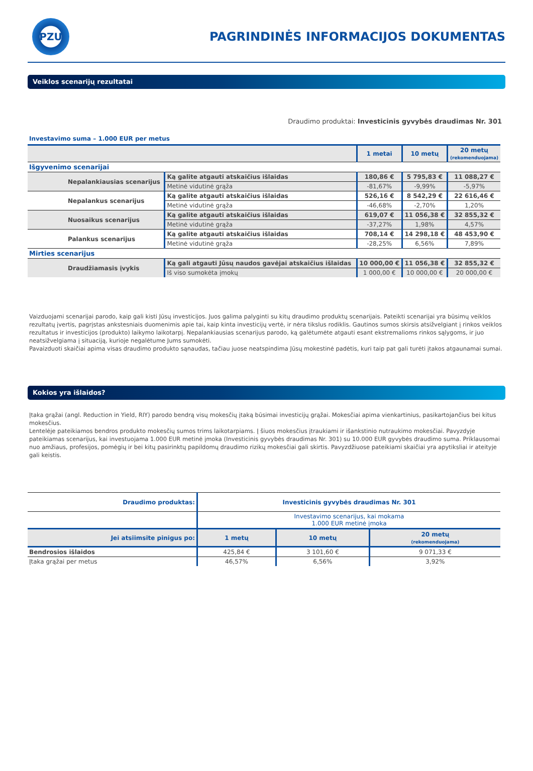PZU
PAGRINDINĖS INFORMACIJOS DOKUMENTAS
Veiklos scenarijų rezultatai
Draudimo produktai: Investicinis gyvybės draudimas Nr. 301
Investavimo suma – 1.000 EUR per metus
| | | 1 metai | 10 metų | 20 metų (rekomenduojama) |
| --- | --- | --- | --- | --- |
| Išgyvenimo scenarijai | | | | |
| Nepalankiausias scenarijus | Ką galite atgauti atskaičius išlaidas | 180,86 € | 5 795,83 € | 11 088,27 € |
| | Metinė vidutinė grąža | -81,67% | -9,99% | -5,97% |
| Nepalankus scenarijus | Ką galite atgauti atskaičius išlaidas | 526,16 € | 8 542,29 € | 22 616,46 € |
| | Metinė vidutinė grąža | -46,68% | -2,70% | 1,20% |
| Nuosaikus scenarijus | Ką galite atgauti atskaičius išlaidas | 619,07 € | 11 056,38 € | 32 855,32 € |
| | Metinė vidutinė grąža | -37,27% | 1,98% | 4,57% |
| Palankus scenarijus | Ką galite atgauti atskaičius išlaidas | 708,14 € | 14 298,18 € | 48 453,90 € |
| | Metinė vidutinė grąža | -28,25% | 6,56% | 7,89% |
| Mirties scenarijus | | | | |
| Draudžiamasis įvykis | Ką gali atgauti Jūsų naudos gavėjai atskaičius išlaidas | 10 000,00 € | 11 056,38 € | 32 855,32 € |
| | Iš viso sumokėta įmokų | 1 000,00 € | 10 000,00 € | 20 000,00 € |
Vaizduojami scenarijai parodo, kaip gali kisti Jūsų investicijos. Juos galima palyginti su kitų draudimo produktų scenarijais. Pateikti scenarijai yra būsimų veiklos rezultatų įvertis, pagrįstas ankstesniais duomenimis apie tai, kaip kinta investicijų vertė, ir nėra tikslus rodiklis. Gautinos sumos skirsis atsižvelgiant į rinkos veiklos rezultatus ir investicijos (produkto) laikymo laikotarpį. Nepalankiausias scenarijus parodo, ką galėtumėte atgauti esant ekstremalioms rinkos sąlygoms, ir juo neatsižvelgiama į situaciją, kurioje negalėtume Jums sumokėti.
Pavaizduoti skaičiai apima visas draudimo produkto sąnaudas, tačiau juose neatspindima Jūsų mokestinė padėtis, kuri taip pat gali turėti įtakos atgaunamai sumai.
Kokios yra išlaidos?
Įtaka grąžai (angl. Reduction in Yield, RIY) parodo bendrą visų mokesčių įtaką būsimai investicijų grąžai. Mokesčiai apima vienkartinius, pasikartojančius bei kitus mokesčius.
Lentelėje pateikiamos bendros produkto mokesčių sumos trims laikotarpiams. Į šiuos mokesčius įtraukiami ir išankstinio nutraukimo mokesčiai. Pavyzdyje pateikiamas scenarijus, kai investuojama 1.000 EUR metinė įmoka (Investicinis gyvybės draudimas Nr. 301) su 10.000 EUR gyvybės draudimo suma. Priklausomai nuo amžiaus, profesijos, pomėgių ir bei kitų pasirinktų papildomų draudimo rizikų mokesčiai gali skirtis. Pavyzdžiuose pateikiami skaičiai yra apytiksliai ir ateityje gali keistis.
| Draudimo produktas: | Investicinis gyvybės draudimas Nr. 301 | | |
| | Investavimo scenarijus, kai mokama 1.000 EUR metinė įmoka | | |
| Jei atsiimsite pinigus po: | 1 metų | 10 metų | 20 metų (rekomenduojama) |
| Bendrosios išlaidos | 425,84 € | 3 101,60 € | 9 071,33 € |
| Įtaka grąžai per metus | 46,57% | 6,56% | 3,92% |